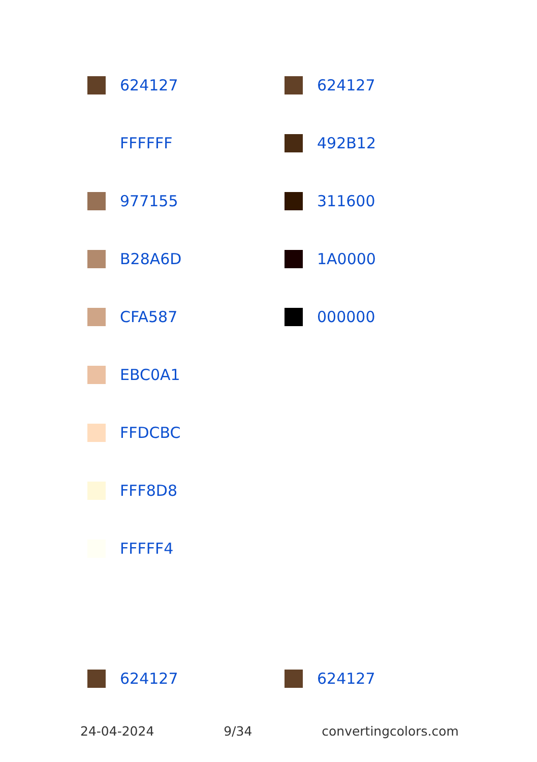624127
FFFFFF
977155
B28A6D
CFA587
EBC0A1
FFDCBC
FFF8D8
FFFFF4
624127
492B12
311600
1A0000
000000
624127 624127
24-04-2024 9/34 convertingcolors.com